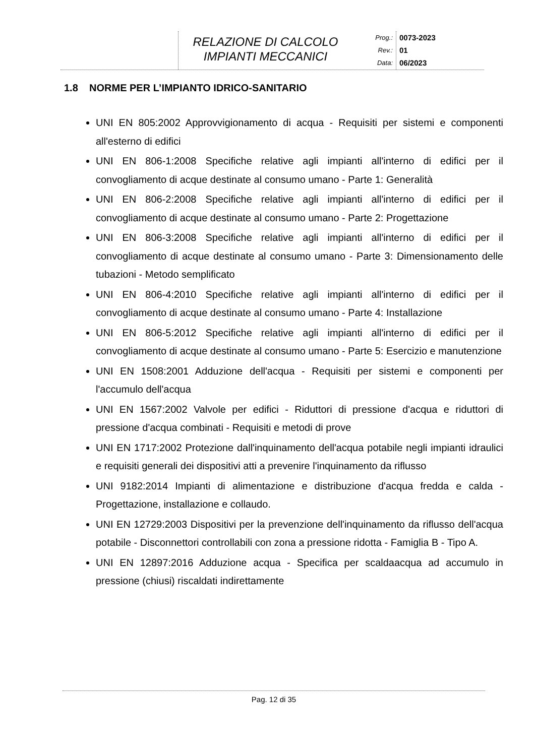RELAZIONE DI CALCOLO
IMPIANTI MECCANICI
Prog.:
Rev.:
Data:
0073-2023
01
06/2023
1.8 NORME PER L’IMPIANTO IDRICO-SANITARIO
UNI EN 805:2002 Approvvigionamento di acqua - Requisiti per sistemi e componenti all'esterno di edifici
UNI EN 806-1:2008 Specifiche relative agli impianti all'interno di edifici per il convogliamento di acque destinate al consumo umano - Parte 1: Generalità
UNI EN 806-2:2008 Specifiche relative agli impianti all'interno di edifici per il convogliamento di acque destinate al consumo umano - Parte 2: Progettazione
UNI EN 806-3:2008 Specifiche relative agli impianti all'interno di edifici per il convogliamento di acque destinate al consumo umano - Parte 3: Dimensionamento delle tubazioni - Metodo semplificato
UNI EN 806-4:2010 Specifiche relative agli impianti all'interno di edifici per il convogliamento di acque destinate al consumo umano - Parte 4: Installazione
UNI EN 806-5:2012 Specifiche relative agli impianti all'interno di edifici per il convogliamento di acque destinate al consumo umano - Parte 5: Esercizio e manutenzione
UNI EN 1508:2001 Adduzione dell'acqua - Requisiti per sistemi e componenti per l'accumulo dell'acqua
UNI EN 1567:2002 Valvole per edifici - Riduttori di pressione d'acqua e riduttori di pressione d'acqua combinati - Requisiti e metodi di prove
UNI EN 1717:2002 Protezione dall'inquinamento dell'acqua potabile negli impianti idraulici e requisiti generali dei dispositivi atti a prevenire l'inquinamento da riflusso
UNI 9182:2014 Impianti di alimentazione e distribuzione d'acqua fredda e calda - Progettazione, installazione e collaudo.
UNI EN 12729:2003 Dispositivi per la prevenzione dell'inquinamento da riflusso dell'acqua potabile - Disconnettori controllabili con zona a pressione ridotta - Famiglia B - Tipo A.
UNI EN 12897:2016 Adduzione acqua - Specifica per scaldaacqua ad accumulo in pressione (chiusi) riscaldati indirettamente
Pag. 12 di 35